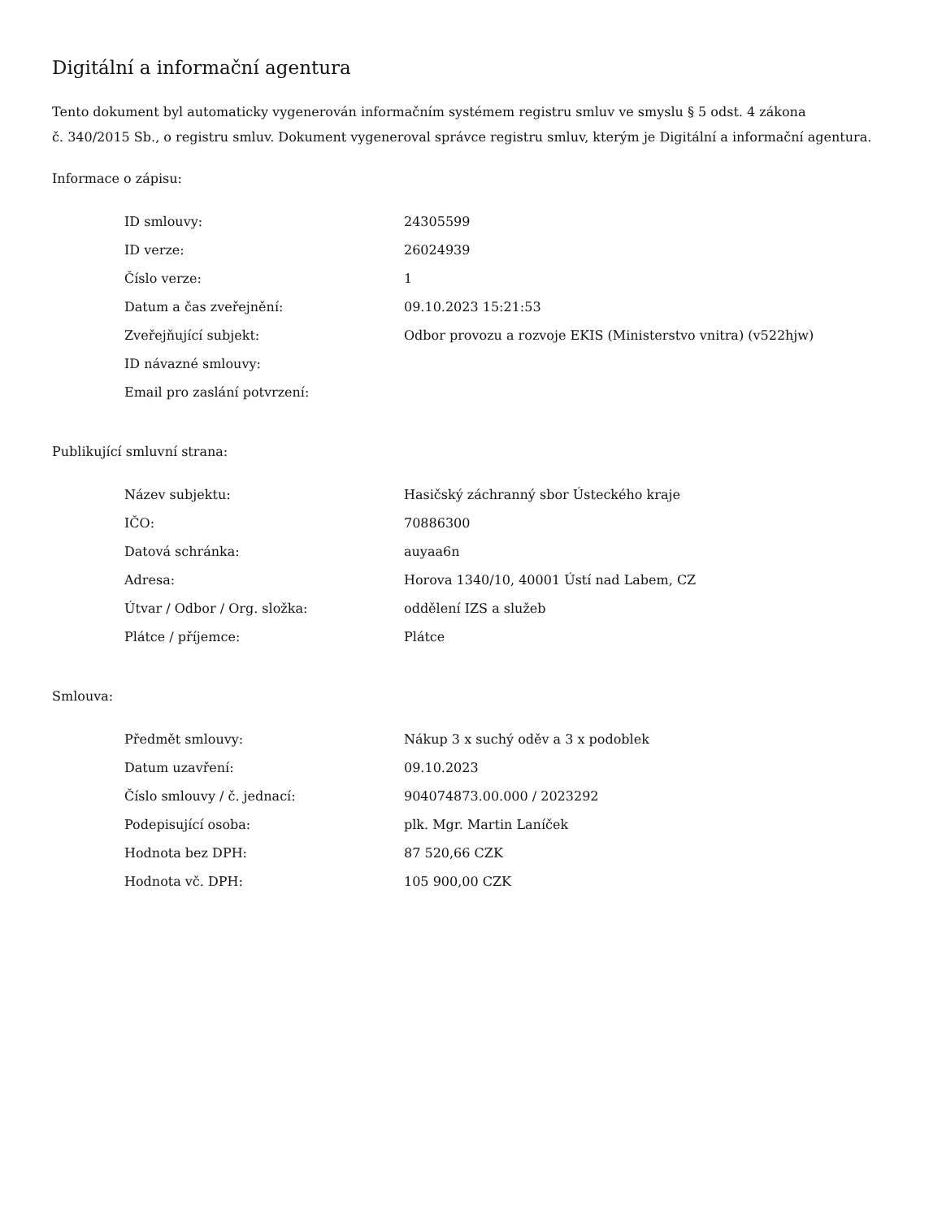Digitální a informační agentura
Tento dokument byl automaticky vygenerován informačním systémem registru smluv ve smyslu § 5 odst. 4 zákona
č. 340/2015 Sb., o registru smluv. Dokument vygeneroval správce registru smluv, kterým je Digitální a informační agentura.
Informace o zápisu:
| ID smlouvy: | 24305599 |
| ID verze: | 26024939 |
| Číslo verze: | 1 |
| Datum a čas zveřejnění: | 09.10.2023 15:21:53 |
| Zveřejňující subjekt: | Odbor provozu a rozvoje EKIS (Ministerstvo vnitra) (v522hjw) |
| ID návazné smlouvy: | |
| Email pro zaslání potvrzení: | |
Publikující smluvní strana:
| Název subjektu: | Hasičský záchranný sbor Ústeckého kraje |
| IČO: | 70886300 |
| Datová schránka: | auyaa6n |
| Adresa: | Horova 1340/10, 40001 Ústí nad Labem, CZ |
| Útvar / Odbor / Org. složka: | oddělení IZS a služeb |
| Plátce / příjemce: | Plátce |
Smlouva:
| Předmět smlouvy: | Nákup 3 x suchý oděv a 3 x podoblek |
| Datum uzavření: | 09.10.2023 |
| Číslo smlouvy / č. jednací: | 904074873.00.000 / 2023292 |
| Podepisující osoba: | plk. Mgr. Martin Laníček |
| Hodnota bez DPH: | 87 520,66 CZK |
| Hodnota vč. DPH: | 105 900,00 CZK |